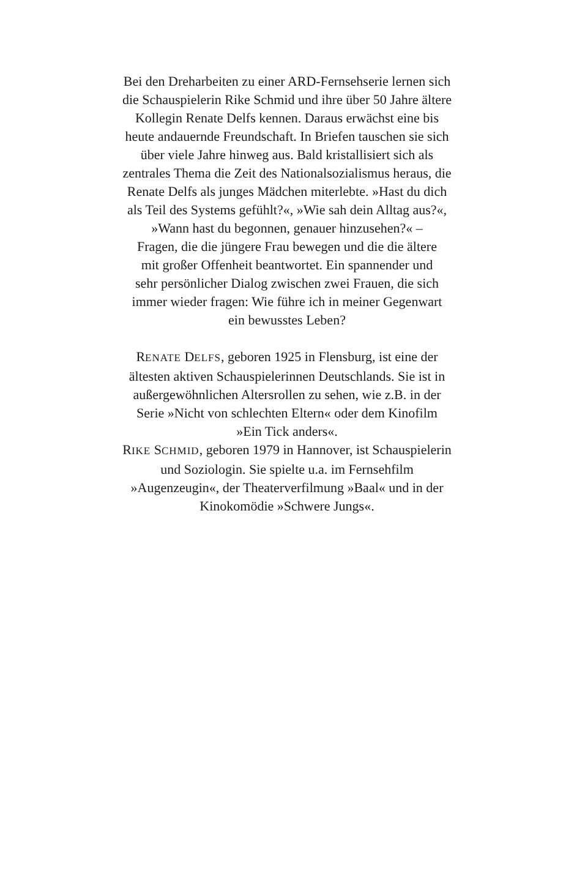Bei den Dreharbeiten zu einer ARD-Fernsehserie lernen sich
die Schauspielerin Rike Schmid und ihre über 50 Jahre ältere
Kollegin Renate Delfs kennen. Daraus erwächst eine bis
heute andauernde Freundschaft. In Briefen tauschen sie sich
über viele Jahre hinweg aus. Bald kristallisiert sich als
zentrales Thema die Zeit des Nationalsozialismus heraus, die
Renate Delfs als junges Mädchen miterlebte. »Hast du dich
als Teil des Systems gefühlt?«, »Wie sah dein Alltag aus?«,
»Wann hast du begonnen, genauer hinzusehen?« –
Fragen, die die jüngere Frau bewegen und die die ältere
mit großer Offenheit beantwortet. Ein spannender und
sehr persönlicher Dialog zwischen zwei Frauen, die sich
immer wieder fragen: Wie führe ich in meiner Gegenwart
ein bewusstes Leben?
RENATE DELFS, geboren 1925 in Flensburg, ist eine der
ältesten aktiven Schauspielerinnen Deutschlands. Sie ist in
außergewöhnlichen Altersrollen zu sehen, wie z.B. in der
Serie »Nicht von schlechten Eltern« oder dem Kinofilm
»Ein Tick anders«.
RIKE SCHMID, geboren 1979 in Hannover, ist Schauspielerin
und Soziologin. Sie spielte u.a. im Fernsehfilm
»Augenzeugin«, der Theaterverfilmung »Baal« und in der
Kinokomödie »Schwere Jungs«.